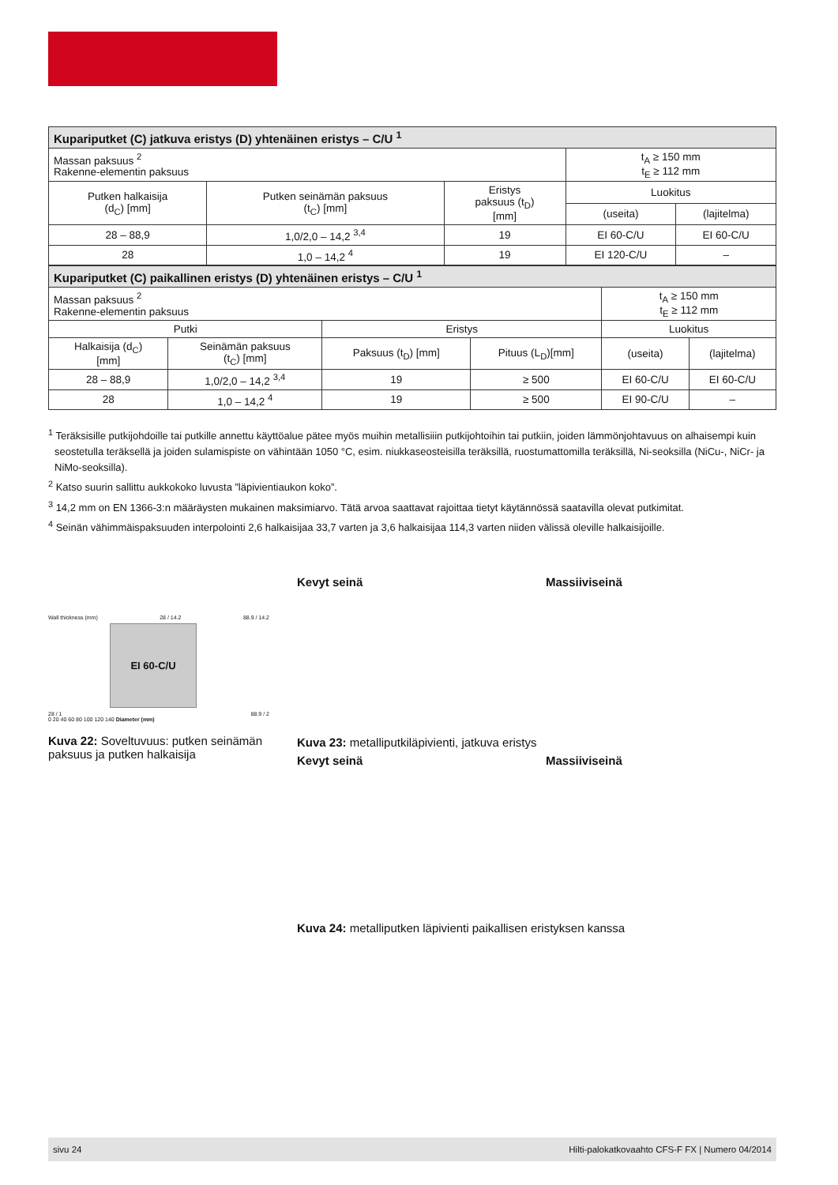| Kupariputket (C) jatkuva eristys (D) yhtenäinen eristys – C/U <sup>1</sup> | | | | |
| Massan paksuus <sup>2</sup> Rakenne-elementin paksuus | | | t<sub>A</sub> ≥ 150 mm t<sub>E</sub> ≥ 112 mm | |
| Putken halkaisija (d<sub>C</sub>) [mm] | Putken seinämän paksuus (t<sub>C</sub>) [mm] | Eristys paksuus (t<sub>D</sub>) [mm] | Luokitus | |
| | | | (useita) | (lajitelma) |
| 28 – 88,9 | 1,0/2,0 – 14,2 <sup>3,4</sup> | 19 | EI 60-C/U | EI 60-C/U |
| 28 | 1,0 – 14,2 <sup>4</sup> | 19 | EI 120-C/U | – |
| Kupariputket (C) paikallinen eristys (D) yhtenäinen eristys – C/U <sup>1</sup> | | | | | |
| Massan paksuus <sup>2</sup> Rakenne-elementin paksuus | | | | t<sub>A</sub> ≥ 150 mm t<sub>E</sub> ≥ 112 mm | |
| Putki | | Eristys | | Luokitus | |
| Halkaisija (d<sub>C</sub>) [mm] | Seinämän paksuus (t<sub>C</sub>) [mm] | Paksuus (t<sub>D</sub>) [mm] | Pituus (L<sub>D</sub>)[mm] | (useita) | (lajitelma) |
| 28 – 88,9 | 1,0/2,0 – 14,2 <sup>3,4</sup> | 19 | ≥ 500 | EI 60-C/U | EI 60-C/U |
| 28 | 1,0 – 14,2 <sup>4</sup> | 19 | ≥ 500 | EI 90-C/U | – |
<sup>1</sup> Teräksisille putkijohdoille tai putkille annettu käyttöalue pätee myös muihin metallisiiin putkijohtoihin tai putkiin, joiden lämmönjohtavuus on alhaisempi kuin seostetulla teräksellä ja joiden sulamispiste on vähintään 1050 °C, esim. niukkaseosteisilla teräksillä, ruostumattomilla teräksillä, Ni-seoksilla (NiCu-, NiCr- ja NiMo-seoksilla).
<sup>2</sup> Katso suurin sallittu aukkokoko luvusta ”läpivientiaukon koko”.
<sup>3</sup> 14,2 mm on EN 1366-3:n määräysten mukainen maksimiarvo. Tätä arvoa saattavat rajoittaa tietyt käytännössä saatavilla olevat putkimitat.
<sup>4</sup> Seinän vähimmäispaksuuden interpolointi 2,6 halkaisijaa 33,7 varten ja 3,6 halkaisijaa 114,3 varten niiden välissä oleville halkaisijoille.
Wall thickness (mm) 28 / 14.2 88.9 / 14.2
EI 60-C/U
28 / 1 88.9 / 2
0 20 40 60 80 100 120 140 Diameter (mm)
Kuva 22: Soveltuvuus: putken seinämän paksuus ja putken halkaisija
Kevyt seinä Massiiviseinä
Kuva 23: metalliputkiläpivienti, jatkuva eristys
Kevyt seinä Massiiviseinä
Kuva 24: metalliputken läpivienti paikallisen eristyksen kanssa
sivu 24 Hilti-palokatkovaahto CFS-F FX | Numero 04/2014